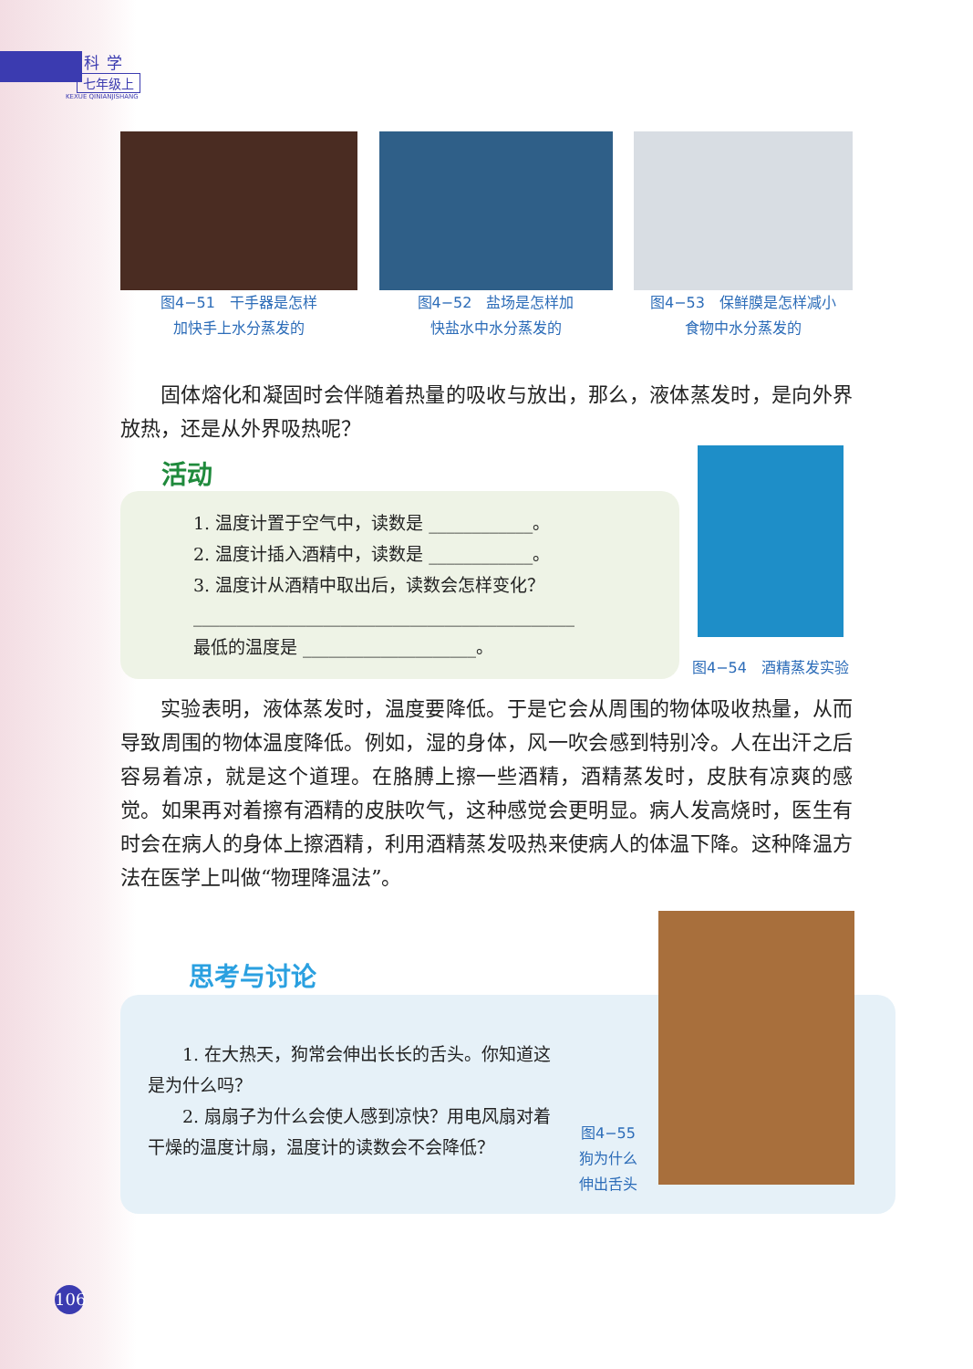科学
七年级上
KEXUE QINIANJISHANG
图4−51　干手器是怎样
加快手上水分蒸发的
图4−52　盐场是怎样加
快盐水中水分蒸发的
图4−53　保鲜膜是怎样减小
食物中水分蒸发的
固体熔化和凝固时会伴随着热量的吸收与放出，那么，液体蒸发时，是向外界放热，还是从外界吸热呢？
活动
1. 温度计置于空气中，读数是 ____________。
2. 温度计插入酒精中，读数是 ____________。
3. 温度计从酒精中取出后，读数会怎样变化？
____________________________________________
最低的温度是 ____________________。
图4−54　酒精蒸发实验
实验表明，液体蒸发时，温度要降低。于是它会从周围的物体吸收热量，从而导致周围的物体温度降低。例如，湿的身体，风一吹会感到特别冷。人在出汗之后容易着凉，就是这个道理。在胳膊上擦一些酒精，酒精蒸发时，皮肤有凉爽的感觉。如果再对着擦有酒精的皮肤吹气，这种感觉会更明显。病人发高烧时，医生有时会在病人的身体上擦酒精，利用酒精蒸发吸热来使病人的体温下降。这种降温方法在医学上叫做“物理降温法”。
思考与讨论
1. 在大热天，狗常会伸出长长的舌头。你知道这是为什么吗？
　　2. 扇扇子为什么会使人感到凉快？用电风扇对着干燥的温度计扇，温度计的读数会不会降低？
图4−55
狗为什么
伸出舌头
106